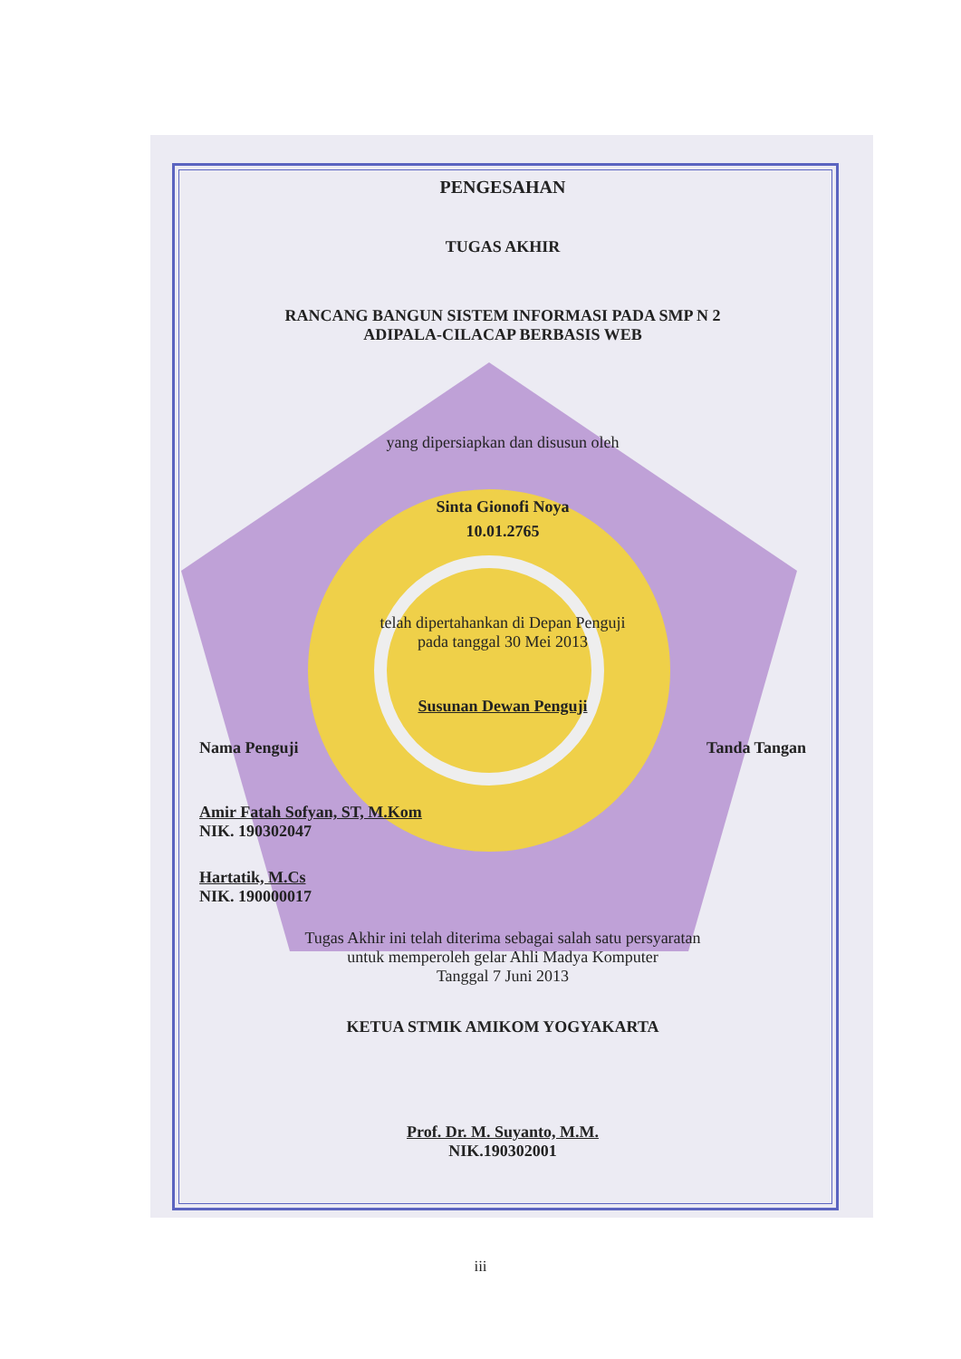PENGESAHAN
TUGAS AKHIR
RANCANG BANGUN SISTEM INFORMASI PADA SMP N 2
ADIPALA-CILACAP BERBASIS WEB
yang dipersiapkan dan disusun oleh
Sinta Gionofi Noya
10.01.2765
telah dipertahankan di Depan Penguji
pada tanggal 30 Mei 2013
Susunan Dewan Penguji
Nama Penguji Tanda Tangan
Amir Fatah Sofyan, ST, M.Kom
NIK. 190302047
Hartatik, M.Cs
NIK. 190000017
Tugas Akhir ini telah diterima sebagai salah satu persyaratan
untuk memperoleh gelar Ahli Madya Komputer
Tanggal 7 Juni 2013
KETUA STMIK AMIKOM YOGYAKARTA
Prof. Dr. M. Suyanto, M.M.
NIK.190302001
iii